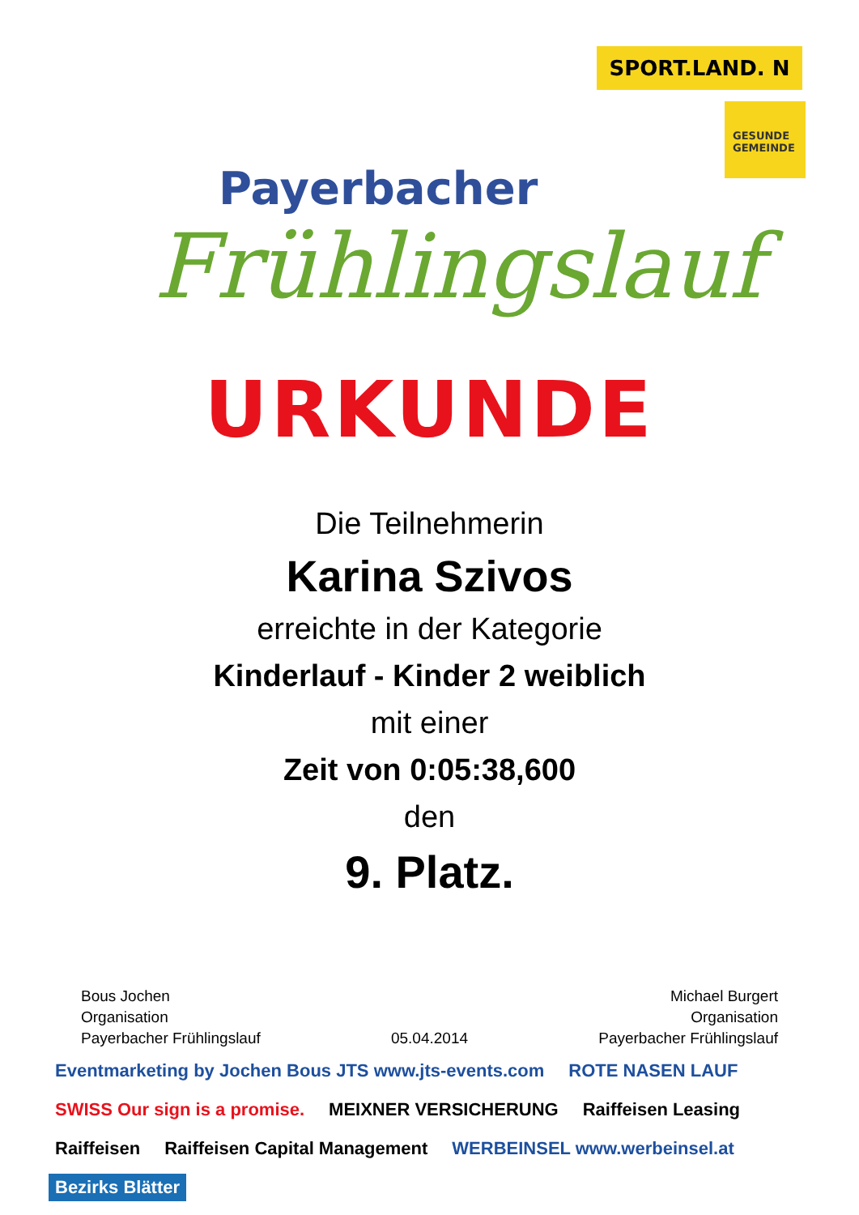Payerbacher
Frühlingslauf
SPORT.LAND. N
GESUNDE GEMEINDE
URKUNDE
Die Teilnehmerin
Karina Szivos
erreichte in der Kategorie
Kinderlauf - Kinder 2 weiblich
mit einer
Zeit von 0:05:38,600
den
9. Platz.
Bous Jochen
Organisation
Payerbacher Frühlingslauf
05.04.2014 Michael Burgert
Organisation
Payerbacher Frühlingslauf
Eventmarketing by Jochen Bous JTS www.jts-events.com ROTE NASEN LAUF SWISS Our sign is a promise. MEIXNER VERSICHERUNG Raiffeisen Leasing Raiffeisen Raiffeisen Capital Management WERBEINSEL www.werbeinsel.at Bezirks Blätter